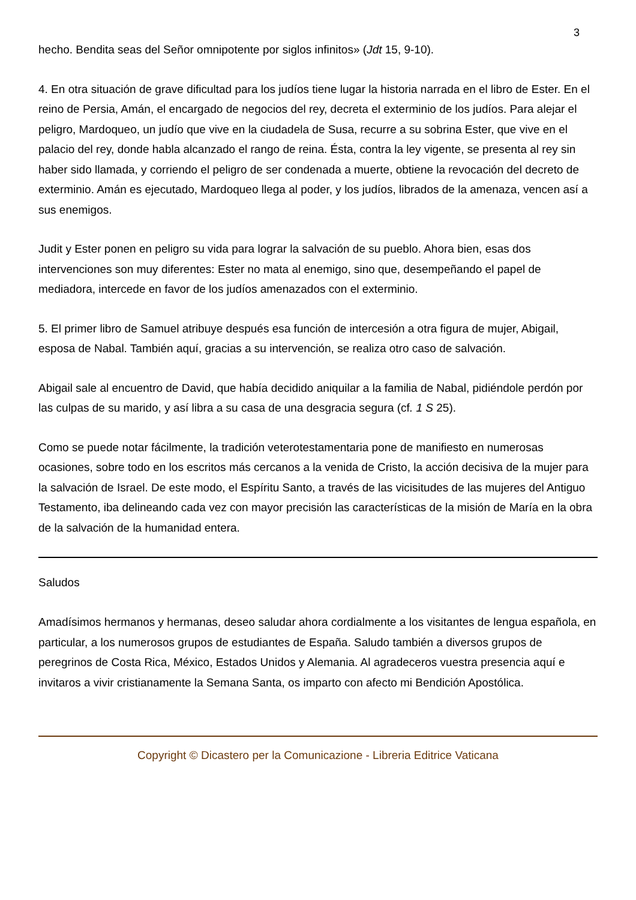3
hecho. Bendita seas del Señor omnipotente por siglos infinitos» (Jdt 15, 9-10).
4. En otra situación de grave dificultad para los judíos tiene lugar la historia narrada en el libro de Ester. En el reino de Persia, Amán, el encargado de negocios del rey, decreta el exterminio de los judíos. Para alejar el peligro, Mardoqueo, un judío que vive en la ciudadela de Susa, recurre a su sobrina Ester, que vive en el palacio del rey, donde habla alcanzado el rango de reina. Ésta, contra la ley vigente, se presenta al rey sin haber sido llamada, y corriendo el peligro de ser condenada a muerte, obtiene la revocación del decreto de exterminio. Amán es ejecutado, Mardoqueo llega al poder, y los judíos, librados de la amenaza, vencen así a sus enemigos.
Judit y Ester ponen en peligro su vida para lograr la salvación de su pueblo. Ahora bien, esas dos intervenciones son muy diferentes: Ester no mata al enemigo, sino que, desempeñando el papel de mediadora, intercede en favor de los judíos amenazados con el exterminio.
5. El primer libro de Samuel atribuye después esa función de intercesión a otra figura de mujer, Abigail, esposa de Nabal. También aquí, gracias a su intervención, se realiza otro caso de salvación.
Abigail sale al encuentro de David, que había decidido aniquilar a la familia de Nabal, pidiéndole perdón por las culpas de su marido, y así libra a su casa de una desgracia segura (cf. 1 S 25).
Como se puede notar fácilmente, la tradición veterotestamentaria pone de manifiesto en numerosas ocasiones, sobre todo en los escritos más cercanos a la venida de Cristo, la acción decisiva de la mujer para la salvación de Israel. De este modo, el Espíritu Santo, a través de las vicisitudes de las mujeres del Antiguo Testamento, iba delineando cada vez con mayor precisión las características de la misión de María en la obra de la salvación de la humanidad entera.
Saludos
Amadísimos hermanos y hermanas, deseo saludar ahora cordialmente a los visitantes de lengua española, en particular, a los numerosos grupos de estudiantes de España. Saludo también a diversos grupos de peregrinos de Costa Rica, México, Estados Unidos y Alemania. Al agradeceros vuestra presencia aquí e invitaros a vivir cristianamente la Semana Santa, os imparto con afecto mi Bendición Apostólica.
Copyright © Dicastero per la Comunicazione - Libreria Editrice Vaticana